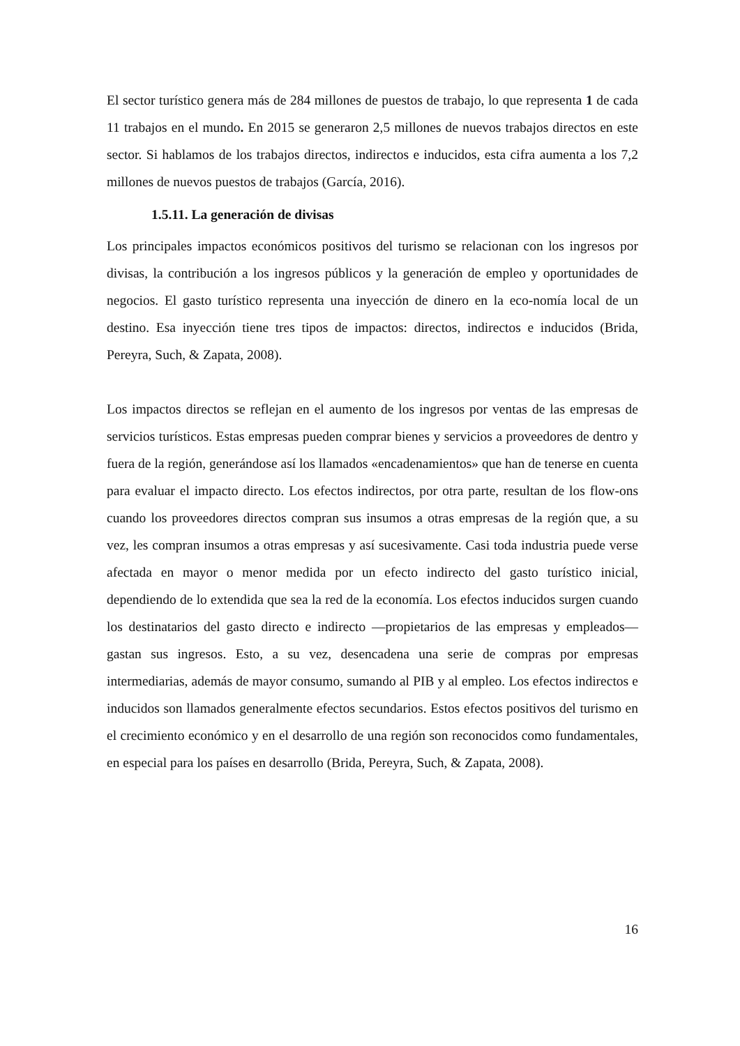El sector turístico genera más de 284 millones de puestos de trabajo, lo que representa 1 de cada 11 trabajos en el mundo. En 2015 se generaron 2,5 millones de nuevos trabajos directos en este sector. Si hablamos de los trabajos directos, indirectos e inducidos, esta cifra aumenta a los 7,2 millones de nuevos puestos de trabajos (García, 2016).
1.5.11. La generación de divisas
Los principales impactos económicos positivos del turismo se relacionan con los ingresos por divisas, la contribución a los ingresos públicos y la generación de empleo y oportunidades de negocios. El gasto turístico representa una inyección de dinero en la eco-nomía local de un destino. Esa inyección tiene tres tipos de impactos: directos, indirectos e inducidos (Brida, Pereyra, Such, & Zapata, 2008).
Los impactos directos se reflejan en el aumento de los ingresos por ventas de las empresas de servicios turísticos. Estas empresas pueden comprar bienes y servicios a proveedores de dentro y fuera de la región, generándose así los llamados «encadenamientos» que han de tenerse en cuenta para evaluar el impacto directo. Los efectos indirectos, por otra parte, resultan de los flow-ons cuando los proveedores directos compran sus insumos a otras empresas de la región que, a su vez, les compran insumos a otras empresas y así sucesivamente. Casi toda industria puede verse afectada en mayor o menor medida por un efecto indirecto del gasto turístico inicial, dependiendo de lo extendida que sea la red de la economía. Los efectos inducidos surgen cuando los destinatarios del gasto directo e indirecto —propietarios de las empresas y empleados— gastan sus ingresos. Esto, a su vez, desencadena una serie de compras por empresas intermediarias, además de mayor consumo, sumando al PIB y al empleo. Los efectos indirectos e inducidos son llamados generalmente efectos secundarios. Estos efectos positivos del turismo en el crecimiento económico y en el desarrollo de una región son reconocidos como fundamentales, en especial para los países en desarrollo (Brida, Pereyra, Such, & Zapata, 2008).
16